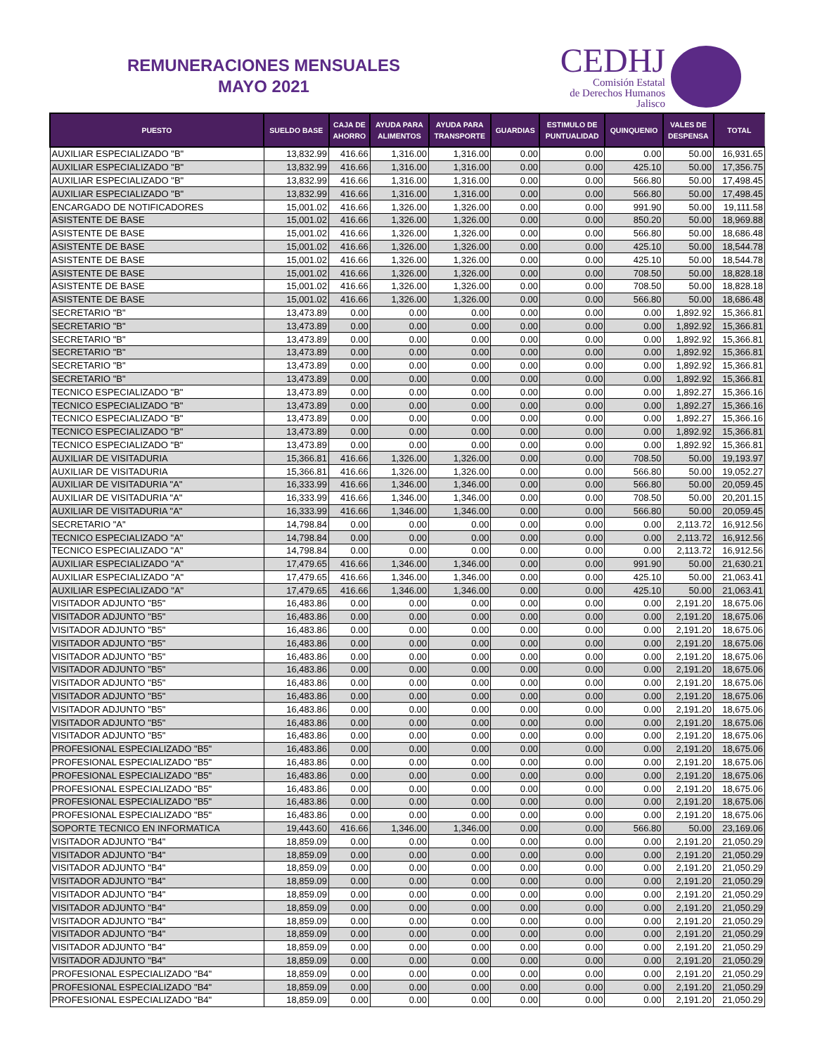REMUNERACIONES MENSUALES
MAYO 2021
CEDHJ
Comisión Estatal
de Derechos Humanos
Jalisco
| PUESTO | SUELDO BASE | CAJA DE AHORRO | AYUDA PARA ALIMENTOS | AYUDA PARA TRANSPORTE | GUARDIAS | ESTIMULO DE PUNTUALIDAD | QUINQUENIO | VALES DE DESPENSA | TOTAL |
| --- | --- | --- | --- | --- | --- | --- | --- | --- | --- |
| AUXILIAR ESPECIALIZADO "B" | 13,832.99 | 416.66 | 1,316.00 | 1,316.00 | 0.00 | 0.00 | 0.00 | 50.00 | 16,931.65 |
| AUXILIAR ESPECIALIZADO "B" | 13,832.99 | 416.66 | 1,316.00 | 1,316.00 | 0.00 | 0.00 | 425.10 | 50.00 | 17,356.75 |
| AUXILIAR ESPECIALIZADO "B" | 13,832.99 | 416.66 | 1,316.00 | 1,316.00 | 0.00 | 0.00 | 566.80 | 50.00 | 17,498.45 |
| AUXILIAR ESPECIALIZADO "B" | 13,832.99 | 416.66 | 1,316.00 | 1,316.00 | 0.00 | 0.00 | 566.80 | 50.00 | 17,498.45 |
| ENCARGADO DE NOTIFICADORES | 15,001.02 | 416.66 | 1,326.00 | 1,326.00 | 0.00 | 0.00 | 991.90 | 50.00 | 19,111.58 |
| ASISTENTE DE BASE | 15,001.02 | 416.66 | 1,326.00 | 1,326.00 | 0.00 | 0.00 | 850.20 | 50.00 | 18,969.88 |
| ASISTENTE DE BASE | 15,001.02 | 416.66 | 1,326.00 | 1,326.00 | 0.00 | 0.00 | 566.80 | 50.00 | 18,686.48 |
| ASISTENTE DE BASE | 15,001.02 | 416.66 | 1,326.00 | 1,326.00 | 0.00 | 0.00 | 425.10 | 50.00 | 18,544.78 |
| ASISTENTE DE BASE | 15,001.02 | 416.66 | 1,326.00 | 1,326.00 | 0.00 | 0.00 | 425.10 | 50.00 | 18,544.78 |
| ASISTENTE DE BASE | 15,001.02 | 416.66 | 1,326.00 | 1,326.00 | 0.00 | 0.00 | 708.50 | 50.00 | 18,828.18 |
| ASISTENTE DE BASE | 15,001.02 | 416.66 | 1,326.00 | 1,326.00 | 0.00 | 0.00 | 708.50 | 50.00 | 18,828.18 |
| ASISTENTE DE BASE | 15,001.02 | 416.66 | 1,326.00 | 1,326.00 | 0.00 | 0.00 | 566.80 | 50.00 | 18,686.48 |
| SECRETARIO "B" | 13,473.89 | 0.00 | 0.00 | 0.00 | 0.00 | 0.00 | 0.00 | 1,892.92 | 15,366.81 |
| SECRETARIO "B" | 13,473.89 | 0.00 | 0.00 | 0.00 | 0.00 | 0.00 | 0.00 | 1,892.92 | 15,366.81 |
| SECRETARIO "B" | 13,473.89 | 0.00 | 0.00 | 0.00 | 0.00 | 0.00 | 0.00 | 1,892.92 | 15,366.81 |
| SECRETARIO "B" | 13,473.89 | 0.00 | 0.00 | 0.00 | 0.00 | 0.00 | 0.00 | 1,892.92 | 15,366.81 |
| SECRETARIO "B" | 13,473.89 | 0.00 | 0.00 | 0.00 | 0.00 | 0.00 | 0.00 | 1,892.92 | 15,366.81 |
| SECRETARIO "B" | 13,473.89 | 0.00 | 0.00 | 0.00 | 0.00 | 0.00 | 0.00 | 1,892.92 | 15,366.81 |
| TECNICO ESPECIALIZADO "B" | 13,473.89 | 0.00 | 0.00 | 0.00 | 0.00 | 0.00 | 0.00 | 1,892.27 | 15,366.16 |
| TECNICO ESPECIALIZADO "B" | 13,473.89 | 0.00 | 0.00 | 0.00 | 0.00 | 0.00 | 0.00 | 1,892.27 | 15,366.16 |
| TECNICO ESPECIALIZADO "B" | 13,473.89 | 0.00 | 0.00 | 0.00 | 0.00 | 0.00 | 0.00 | 1,892.27 | 15,366.16 |
| TECNICO ESPECIALIZADO "B" | 13,473.89 | 0.00 | 0.00 | 0.00 | 0.00 | 0.00 | 0.00 | 1,892.92 | 15,366.81 |
| TECNICO ESPECIALIZADO "B" | 13,473.89 | 0.00 | 0.00 | 0.00 | 0.00 | 0.00 | 0.00 | 1,892.92 | 15,366.81 |
| AUXILIAR DE VISITADURIA | 15,366.81 | 416.66 | 1,326.00 | 1,326.00 | 0.00 | 0.00 | 708.50 | 50.00 | 19,193.97 |
| AUXILIAR DE VISITADURIA | 15,366.81 | 416.66 | 1,326.00 | 1,326.00 | 0.00 | 0.00 | 566.80 | 50.00 | 19,052.27 |
| AUXILIAR DE VISITADURIA "A" | 16,333.99 | 416.66 | 1,346.00 | 1,346.00 | 0.00 | 0.00 | 566.80 | 50.00 | 20,059.45 |
| AUXILIAR DE VISITADURIA "A" | 16,333.99 | 416.66 | 1,346.00 | 1,346.00 | 0.00 | 0.00 | 708.50 | 50.00 | 20,201.15 |
| AUXILIAR DE VISITADURIA "A" | 16,333.99 | 416.66 | 1,346.00 | 1,346.00 | 0.00 | 0.00 | 566.80 | 50.00 | 20,059.45 |
| SECRETARIO "A" | 14,798.84 | 0.00 | 0.00 | 0.00 | 0.00 | 0.00 | 0.00 | 2,113.72 | 16,912.56 |
| TECNICO ESPECIALIZADO "A" | 14,798.84 | 0.00 | 0.00 | 0.00 | 0.00 | 0.00 | 0.00 | 2,113.72 | 16,912.56 |
| TECNICO ESPECIALIZADO "A" | 14,798.84 | 0.00 | 0.00 | 0.00 | 0.00 | 0.00 | 0.00 | 2,113.72 | 16,912.56 |
| AUXILIAR ESPECIALIZADO "A" | 17,479.65 | 416.66 | 1,346.00 | 1,346.00 | 0.00 | 0.00 | 991.90 | 50.00 | 21,630.21 |
| AUXILIAR ESPECIALIZADO "A" | 17,479.65 | 416.66 | 1,346.00 | 1,346.00 | 0.00 | 0.00 | 425.10 | 50.00 | 21,063.41 |
| AUXILIAR ESPECIALIZADO "A" | 17,479.65 | 416.66 | 1,346.00 | 1,346.00 | 0.00 | 0.00 | 425.10 | 50.00 | 21,063.41 |
| VISITADOR ADJUNTO "B5" | 16,483.86 | 0.00 | 0.00 | 0.00 | 0.00 | 0.00 | 0.00 | 2,191.20 | 18,675.06 |
| VISITADOR ADJUNTO "B5" | 16,483.86 | 0.00 | 0.00 | 0.00 | 0.00 | 0.00 | 0.00 | 2,191.20 | 18,675.06 |
| VISITADOR ADJUNTO "B5" | 16,483.86 | 0.00 | 0.00 | 0.00 | 0.00 | 0.00 | 0.00 | 2,191.20 | 18,675.06 |
| VISITADOR ADJUNTO "B5" | 16,483.86 | 0.00 | 0.00 | 0.00 | 0.00 | 0.00 | 0.00 | 2,191.20 | 18,675.06 |
| VISITADOR ADJUNTO "B5" | 16,483.86 | 0.00 | 0.00 | 0.00 | 0.00 | 0.00 | 0.00 | 2,191.20 | 18,675.06 |
| VISITADOR ADJUNTO "B5" | 16,483.86 | 0.00 | 0.00 | 0.00 | 0.00 | 0.00 | 0.00 | 2,191.20 | 18,675.06 |
| VISITADOR ADJUNTO "B5" | 16,483.86 | 0.00 | 0.00 | 0.00 | 0.00 | 0.00 | 0.00 | 2,191.20 | 18,675.06 |
| VISITADOR ADJUNTO "B5" | 16,483.86 | 0.00 | 0.00 | 0.00 | 0.00 | 0.00 | 0.00 | 2,191.20 | 18,675.06 |
| VISITADOR ADJUNTO "B5" | 16,483.86 | 0.00 | 0.00 | 0.00 | 0.00 | 0.00 | 0.00 | 2,191.20 | 18,675.06 |
| VISITADOR ADJUNTO "B5" | 16,483.86 | 0.00 | 0.00 | 0.00 | 0.00 | 0.00 | 0.00 | 2,191.20 | 18,675.06 |
| VISITADOR ADJUNTO "B5" | 16,483.86 | 0.00 | 0.00 | 0.00 | 0.00 | 0.00 | 0.00 | 2,191.20 | 18,675.06 |
| PROFESIONAL ESPECIALIZADO "B5" | 16,483.86 | 0.00 | 0.00 | 0.00 | 0.00 | 0.00 | 0.00 | 2,191.20 | 18,675.06 |
| PROFESIONAL ESPECIALIZADO "B5" | 16,483.86 | 0.00 | 0.00 | 0.00 | 0.00 | 0.00 | 0.00 | 2,191.20 | 18,675.06 |
| PROFESIONAL ESPECIALIZADO "B5" | 16,483.86 | 0.00 | 0.00 | 0.00 | 0.00 | 0.00 | 0.00 | 2,191.20 | 18,675.06 |
| PROFESIONAL ESPECIALIZADO "B5" | 16,483.86 | 0.00 | 0.00 | 0.00 | 0.00 | 0.00 | 0.00 | 2,191.20 | 18,675.06 |
| PROFESIONAL ESPECIALIZADO "B5" | 16,483.86 | 0.00 | 0.00 | 0.00 | 0.00 | 0.00 | 0.00 | 2,191.20 | 18,675.06 |
| PROFESIONAL ESPECIALIZADO "B5" | 16,483.86 | 0.00 | 0.00 | 0.00 | 0.00 | 0.00 | 0.00 | 2,191.20 | 18,675.06 |
| SOPORTE TECNICO EN INFORMATICA | 19,443.60 | 416.66 | 1,346.00 | 1,346.00 | 0.00 | 0.00 | 566.80 | 50.00 | 23,169.06 |
| VISITADOR ADJUNTO "B4" | 18,859.09 | 0.00 | 0.00 | 0.00 | 0.00 | 0.00 | 0.00 | 2,191.20 | 21,050.29 |
| VISITADOR ADJUNTO "B4" | 18,859.09 | 0.00 | 0.00 | 0.00 | 0.00 | 0.00 | 0.00 | 2,191.20 | 21,050.29 |
| VISITADOR ADJUNTO "B4" | 18,859.09 | 0.00 | 0.00 | 0.00 | 0.00 | 0.00 | 0.00 | 2,191.20 | 21,050.29 |
| VISITADOR ADJUNTO "B4" | 18,859.09 | 0.00 | 0.00 | 0.00 | 0.00 | 0.00 | 0.00 | 2,191.20 | 21,050.29 |
| VISITADOR ADJUNTO "B4" | 18,859.09 | 0.00 | 0.00 | 0.00 | 0.00 | 0.00 | 0.00 | 2,191.20 | 21,050.29 |
| VISITADOR ADJUNTO "B4" | 18,859.09 | 0.00 | 0.00 | 0.00 | 0.00 | 0.00 | 0.00 | 2,191.20 | 21,050.29 |
| VISITADOR ADJUNTO "B4" | 18,859.09 | 0.00 | 0.00 | 0.00 | 0.00 | 0.00 | 0.00 | 2,191.20 | 21,050.29 |
| VISITADOR ADJUNTO "B4" | 18,859.09 | 0.00 | 0.00 | 0.00 | 0.00 | 0.00 | 0.00 | 2,191.20 | 21,050.29 |
| VISITADOR ADJUNTO "B4" | 18,859.09 | 0.00 | 0.00 | 0.00 | 0.00 | 0.00 | 0.00 | 2,191.20 | 21,050.29 |
| VISITADOR ADJUNTO "B4" | 18,859.09 | 0.00 | 0.00 | 0.00 | 0.00 | 0.00 | 0.00 | 2,191.20 | 21,050.29 |
| PROFESIONAL ESPECIALIZADO "B4" | 18,859.09 | 0.00 | 0.00 | 0.00 | 0.00 | 0.00 | 0.00 | 2,191.20 | 21,050.29 |
| PROFESIONAL ESPECIALIZADO "B4" | 18,859.09 | 0.00 | 0.00 | 0.00 | 0.00 | 0.00 | 0.00 | 2,191.20 | 21,050.29 |
| PROFESIONAL ESPECIALIZADO "B4" | 18,859.09 | 0.00 | 0.00 | 0.00 | 0.00 | 0.00 | 0.00 | 2,191.20 | 21,050.29 |